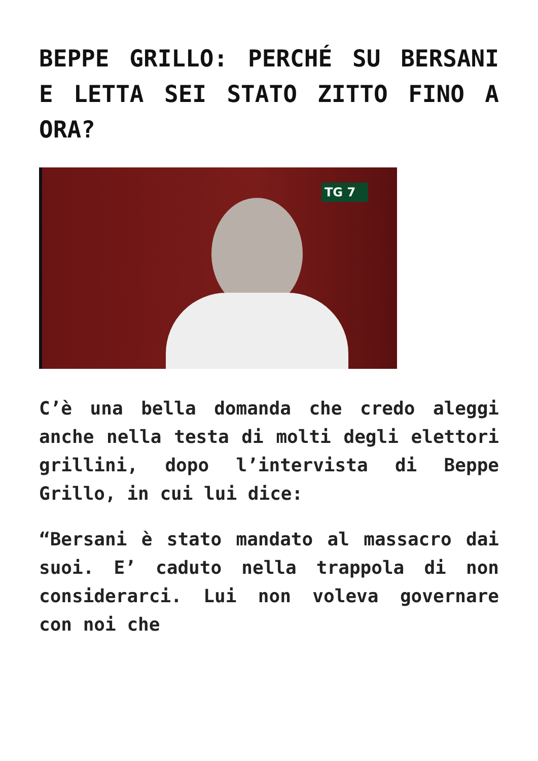BEPPE GRILLO: PERCHÉ SU BERSANI E LETTA SEI STATO ZITTO FINO A ORA?
TG 7
C’è una bella domanda che credo aleggi anche nella testa di molti degli elettori grillini, dopo l’intervista di Beppe Grillo, in cui lui dice:
“Bersani è stato mandato al massacro dai suoi. E’ caduto nella trappola di non considerarci. Lui non voleva governare con noi che